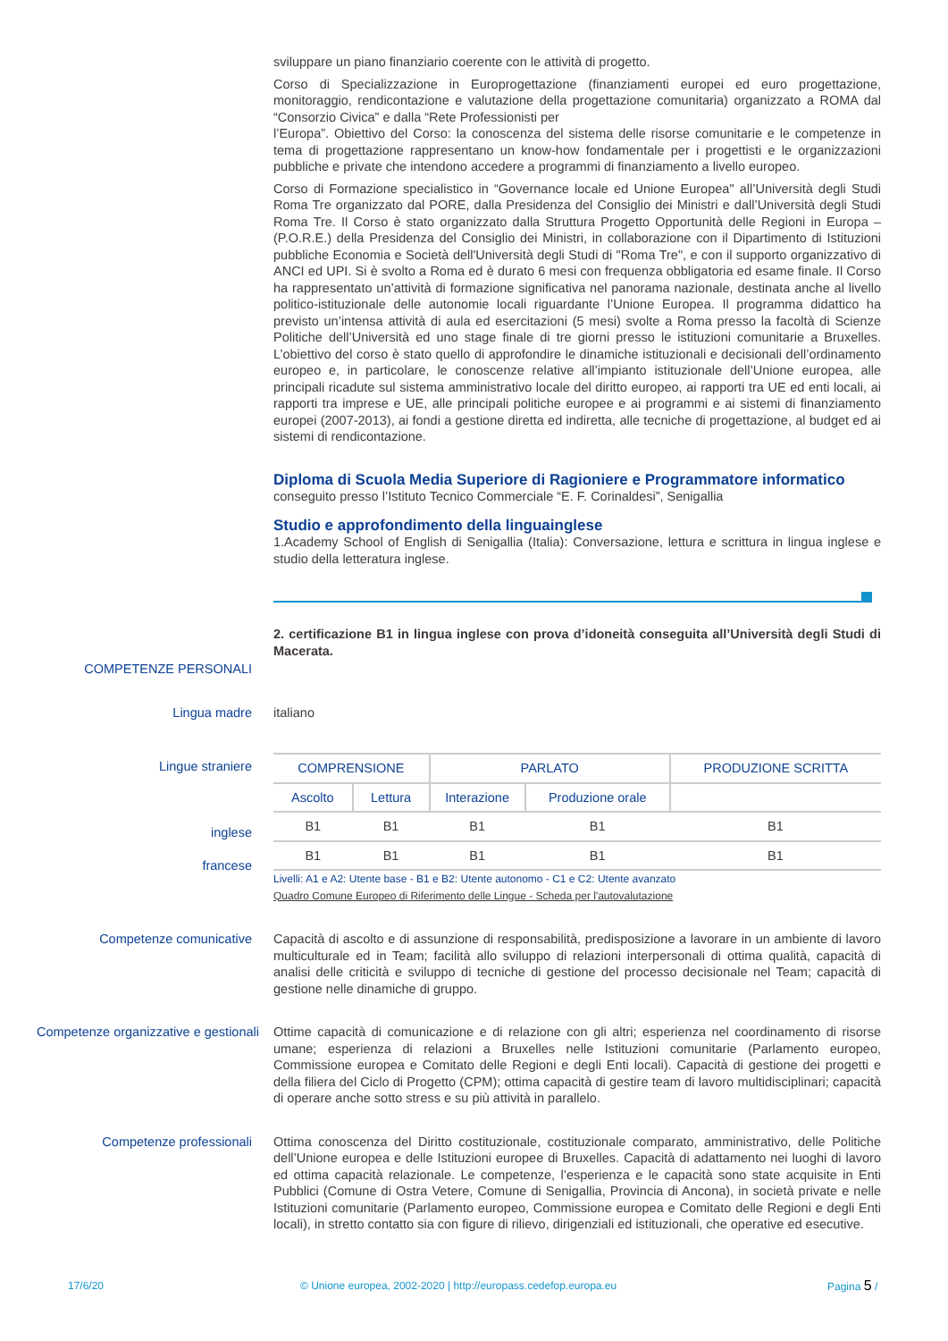sviluppare un piano finanziario coerente con le attività di progetto.
Corso di Specializzazione in Europrogettazione (finanziamenti europei ed euro progettazione, monitoraggio, rendicontazione e valutazione della progettazione comunitaria) organizzato a ROMA dal “Consorzio Civica” e dalla “Rete Professionisti per
l’Europa”. Obiettivo del Corso: la conoscenza del sistema delle risorse comunitarie e le competenze in tema di progettazione rappresentano un know-how fondamentale per i progettisti e le organizzazioni pubbliche e private che intendono accedere a programmi di finanziamento a livello europeo.
Corso di Formazione specialistico in “Governance locale ed Unione Europea" all’Università degli Studi Roma Tre organizzato dal PORE, dalla Presidenza del Consiglio dei Ministri e dall’Università degli Studi Roma Tre. Il Corso è stato organizzato dalla Struttura Progetto Opportunità delle Regioni in Europa – (P.O.R.E.) della Presidenza del Consiglio dei Ministri, in collaborazione con il Dipartimento di Istituzioni pubbliche Economia e Società dell'Università degli Studi di "Roma Tre", e con il supporto organizzativo di ANCI ed UPI. Si è svolto a Roma ed è durato 6 mesi con frequenza obbligatoria ed esame finale. Il Corso ha rappresentato un’attività di formazione significativa nel panorama nazionale, destinata anche al livello politico-istituzionale delle autonomie locali riguardante l’Unione Europea. Il programma didattico ha previsto un’intensa attività di aula ed esercitazioni (5 mesi) svolte a Roma presso la facoltà di Scienze Politiche dell’Università ed uno stage finale di tre giorni presso le istituzioni comunitarie a Bruxelles. L’obiettivo del corso è stato quello di approfondire le dinamiche istituzionali e decisionali dell’ordinamento europeo e, in particolare, le conoscenze relative all’impianto istituzionale dell’Unione europea, alle principali ricadute sul sistema amministrativo locale del diritto europeo, ai rapporti tra UE ed enti locali, ai rapporti tra imprese e UE, alle principali politiche europee e ai programmi e ai sistemi di finanziamento europei (2007-2013), ai fondi a gestione diretta ed indiretta, alle tecniche di progettazione, al budget ed ai sistemi di rendicontazione.
Diploma di Scuola Media Superiore di Ragioniere e Programmatore informatico
conseguito presso l’Istituto Tecnico Commerciale “E. F. Corinaldesi”, Senigallia
Studio e approfondimento della linguainglese
1.Academy School of English di Senigallia (Italia): Conversazione, lettura e scrittura in lingua inglese e studio della letteratura inglese.
2. certificazione B1 in lingua inglese con prova d’idoneità conseguita all’Università degli Studi di Macerata.
COMPETENZE PERSONALI
Lingua madre italiano
Lingue straniere
inglese
francese
| COMPRENSIONE | | PARLATO | | PRODUZIONE SCRITTA |
| --- | --- | --- | --- | --- |
| Ascolto | Lettura | Interazione | Produzione orale | |
| B1 | B1 | B1 | B1 | B1 |
| B1 | B1 | B1 | B1 | B1 |
Livelli: A1 e A2: Utente base - B1 e B2: Utente autonomo - C1 e C2: Utente avanzato
Quadro Comune Europeo di Riferimento delle Lingue - Scheda per l'autovalutazione
Competenze comunicative Capacità di ascolto e di assunzione di responsabilità, predisposizione a lavorare in un ambiente di lavoro multiculturale ed in Team; facilità allo sviluppo di relazioni interpersonali di ottima qualità, capacità di analisi delle criticità e sviluppo di tecniche di gestione del processo decisionale nel Team; capacità di gestione nelle dinamiche di gruppo.
Competenze organizzative e gestionali
Ottime capacità di comunicazione e di relazione con gli altri; esperienza nel coordinamento di risorse umane; esperienza di relazioni a Bruxelles nelle Istituzioni comunitarie (Parlamento europeo, Commissione europea e Comitato delle Regioni e degli Enti locali). Capacità di gestione dei progetti e della filiera del Ciclo di Progetto (CPM); ottima capacità di gestire team di lavoro multidisciplinari; capacità di operare anche sotto stress e su più attività in parallelo.
Competenze professionali Ottima conoscenza del Diritto costituzionale, costituzionale comparato, amministrativo, delle Politiche dell’Unione europea e delle Istituzioni europee di Bruxelles. Capacità di adattamento nei luoghi di lavoro ed ottima capacità relazionale. Le competenze, l’esperienza e le capacità sono state acquisite in Enti Pubblici (Comune di Ostra Vetere, Comune di Senigallia, Provincia di Ancona), in società private e nelle Istituzioni comunitarie (Parlamento europeo, Commissione europea e Comitato delle Regioni e degli Enti locali), in stretto contatto sia con figure di rilievo, dirigenziali ed istituzionali, che operative ed esecutive.
17/6/20 © Unione europea, 2002-2020 | http://europass.cedefop.europa.eu Pagina 5 /